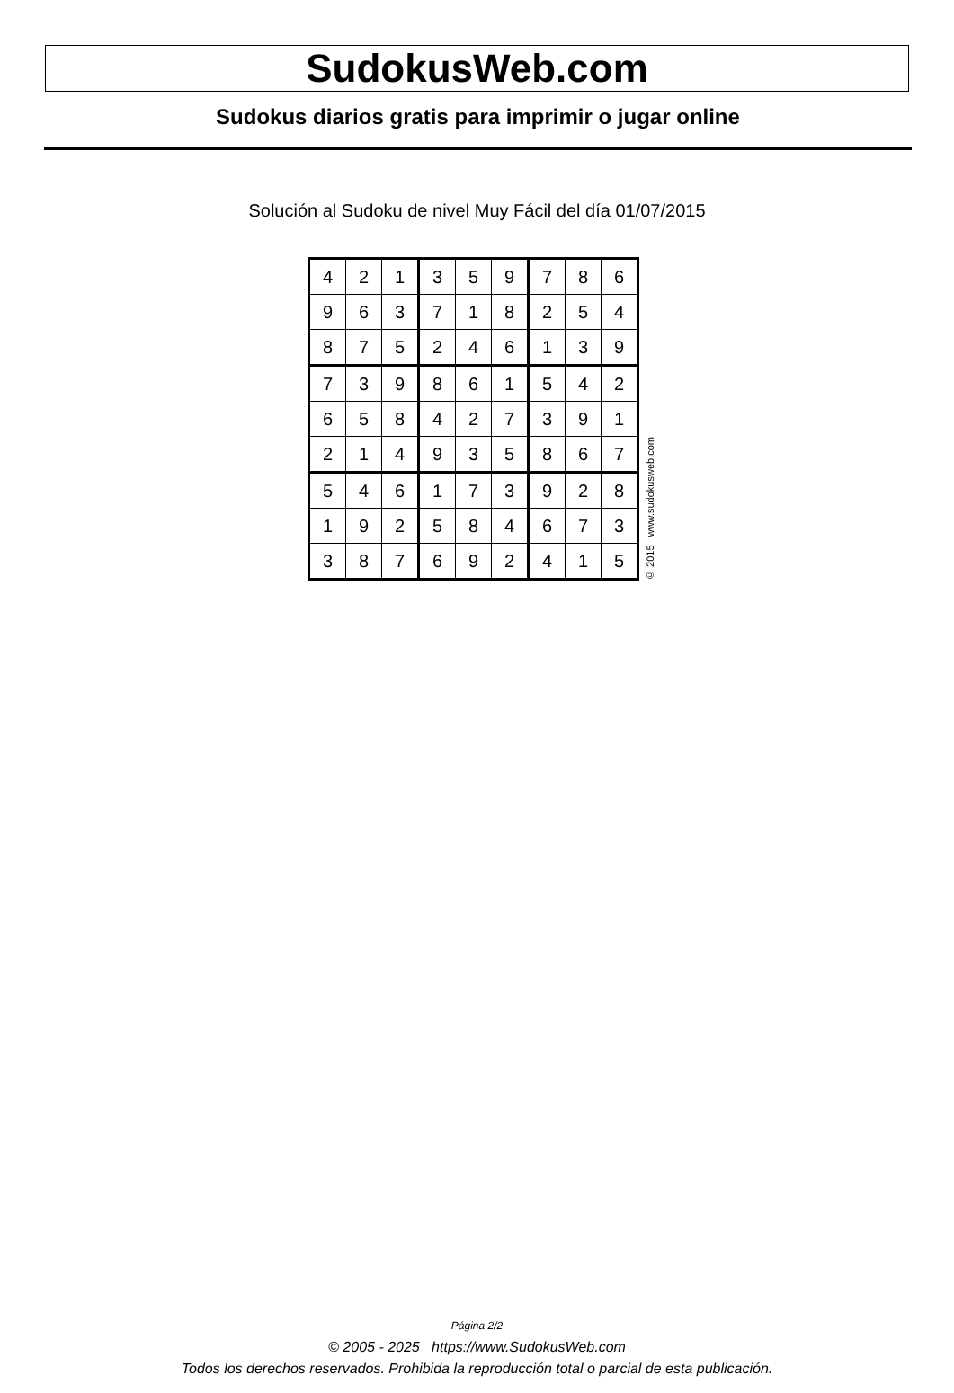SudokusWeb.com
Sudokus diarios gratis para imprimir o jugar online
Solución al Sudoku de nivel Muy Fácil del día 01/07/2015
| 4 | 2 | 1 | 3 | 5 | 9 | 7 | 8 | 6 |
| 9 | 6 | 3 | 7 | 1 | 8 | 2 | 5 | 4 |
| 8 | 7 | 5 | 2 | 4 | 6 | 1 | 3 | 9 |
| 7 | 3 | 9 | 8 | 6 | 1 | 5 | 4 | 2 |
| 6 | 5 | 8 | 4 | 2 | 7 | 3 | 9 | 1 |
| 2 | 1 | 4 | 9 | 3 | 5 | 8 | 6 | 7 |
| 5 | 4 | 6 | 1 | 7 | 3 | 9 | 2 | 8 |
| 1 | 9 | 2 | 5 | 8 | 4 | 6 | 7 | 3 |
| 3 | 8 | 7 | 6 | 9 | 2 | 4 | 1 | 5 |
© 2015 www.sudokusweb.com
Página 2/2
© 2005 - 2025 https://www.SudokusWeb.com
Todos los derechos reservados. Prohibida la reproducción total o parcial de esta publicación.